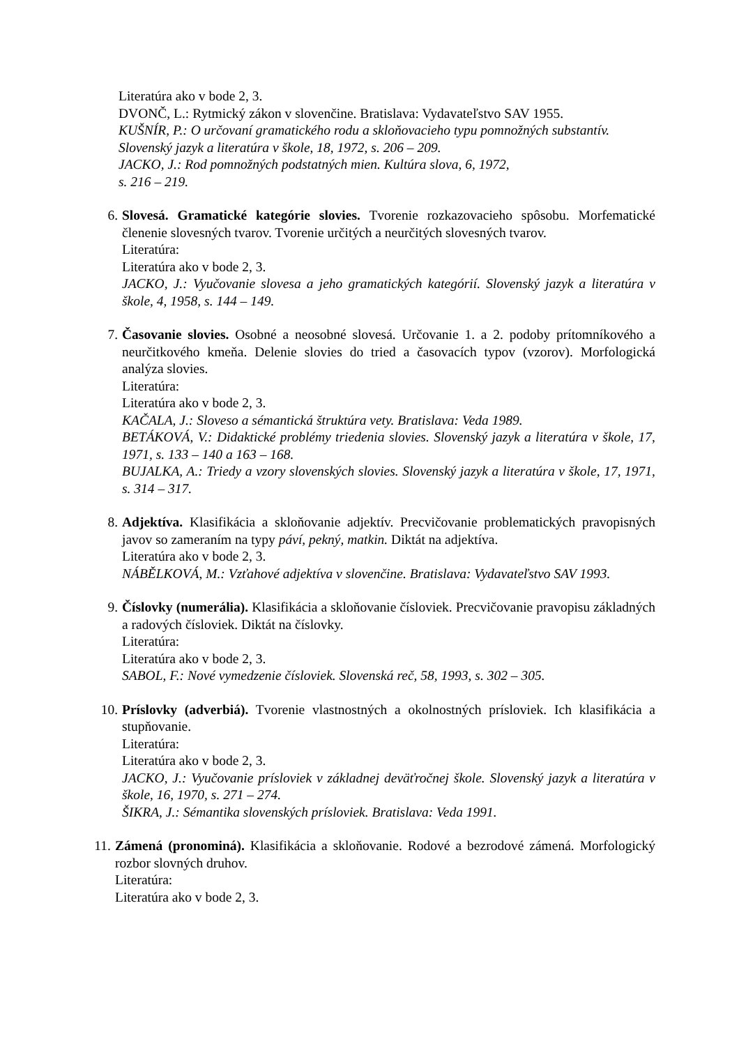Literatúra ako v bode 2, 3.
DVONČ, L.: Rytmický zákon v slovenčine. Bratislava: Vydavateľstvo SAV 1955.
KUŠNÍR, P.: O určovaní gramatického rodu a skloňovacieho typu pomnožných substantív. Slovenský jazyk a literatúra v škole, 18, 1972, s. 206 – 209.
JACKO, J.: Rod pomnožných podstatných mien. Kultúra slova, 6, 1972,
s. 216 – 219.
6. Slovesá. Gramatické kategórie slovies. Tvorenie rozkazovacieho spôsobu. Morfematické členenie slovesných tvarov. Tvorenie určitých a neurčitých slovesných tvarov.
Literatúra:
Literatúra ako v bode 2, 3.
JACKO, J.: Vyučovanie slovesa a jeho gramatických kategórií. Slovenský jazyk a literatúra v škole, 4, 1958, s. 144 – 149.
7. Časovanie slovies. Osobné a neosobné slovesá. Určovanie 1. a 2. podoby prítomníkového a neurčitkového kmeňa. Delenie slovies do tried a časovacích typov (vzorov). Morfologická analýza slovies.
Literatúra:
Literatúra ako v bode 2, 3.
KAČALA, J.: Sloveso a sémantická štruktúra vety. Bratislava: Veda 1989.
BETÁKOVÁ, V.: Didaktické problémy triedenia slovies. Slovenský jazyk a literatúra v škole, 17, 1971, s. 133 – 140 a 163 – 168.
BUJALKA, A.: Triedy a vzory slovenských slovies. Slovenský jazyk a literatúra v škole, 17, 1971, s. 314 – 317.
8. Adjektíva. Klasifikácia a skloňovanie adjektív. Precvičovanie problematických pravopisných javov so zameraním na typy páví, pekný, matkin. Diktát na adjektíva.
Literatúra ako v bode 2, 3.
NÁBĚLKOVÁ, M.: Vzťahové adjektíva v slovenčine. Bratislava: Vydavateľstvo SAV 1993.
9. Číslovky (numerália). Klasifikácia a skloňovanie čísloviek. Precvičovanie pravopisu základných a radových čísloviek. Diktát na číslovky.
Literatúra:
Literatúra ako v bode 2, 3.
SABOL, F.: Nové vymedzenie čísloviek. Slovenská reč, 58, 1993, s. 302 – 305.
10. Príslovky (adverbiá). Tvorenie vlastnostných a okolnostných prísloviek. Ich klasifikácia a stupňovanie.
Literatúra:
Literatúra ako v bode 2, 3.
JACKO, J.: Vyučovanie prísloviek v základnej deväťročnej škole. Slovenský jazyk a literatúra v škole, 16, 1970, s. 271 – 274.
ŠIKRA, J.: Sémantika slovenských prísloviek. Bratislava: Veda 1991.
11. Zámená (pronominá). Klasifikácia a skloňovanie. Rodové a bezrodové zámená. Morfologický rozbor slovných druhov.
Literatúra:
Literatúra ako v bode 2, 3.